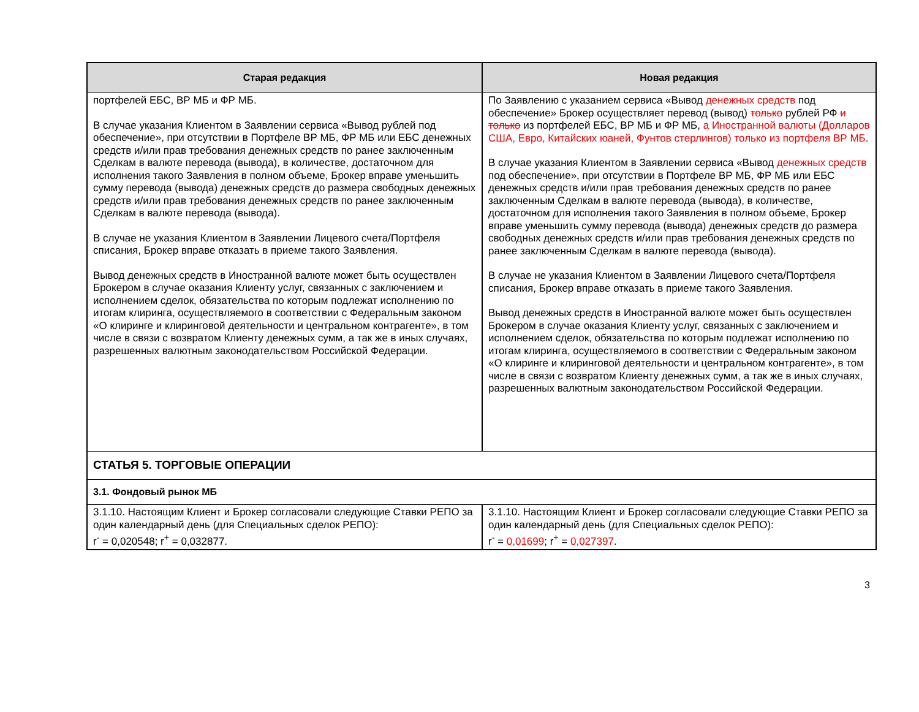| Старая редакция | Новая редакция |
| --- | --- |
| портфелей ЕБС, ВР МБ и ФР МБ. В случае указания Клиентом в Заявлении сервиса «Вывод рублей под обеспечение», при отсутствии в Портфеле ВР МБ, ФР МБ или ЕБС денежных средств и/или прав требования денежных средств по ранее заключенным Сделкам в валюте перевода (вывода), в количестве, достаточном для исполнения такого Заявления в полном объеме, Брокер вправе уменьшить сумму перевода (вывода) денежных средств до размера свободных денежных средств и/или прав требования денежных средств по ранее заключенным Сделкам в валюте перевода (вывода). В случае не указания Клиентом в Заявлении Лицевого счета/Портфеля списания, Брокер вправе отказать в приеме такого Заявления. Вывод денежных средств в Иностранной валюте может быть осуществлен Брокером в случае оказания Клиенту услуг, связанных с заключением и исполнением сделок, обязательства по которым подлежат исполнению по итогам клиринга, осуществляемого в соответствии с Федеральным законом «О клиринге и клиринговой деятельности и центральном контрагенте», в том числе в связи с возвратом Клиенту денежных сумм, а так же в иных случаях, разрешенных валютным законодательством Российской Федерации. | По Заявлению с указанием сервиса «Вывод денежных средств под обеспечение» Брокер осуществляет перевод (вывод) только рублей РФ и только из портфелей ЕБС, ВР МБ и ФР МБ, а Иностранной валюты (Долларов США, Евро, Китайских юаней, Фунтов стерлингов) только из портфеля ВР МБ . В случае указания Клиентом в Заявлении сервиса «Вывод денежных средств под обеспечение», при отсутствии в Портфеле ВР МБ, ФР МБ или ЕБС денежных средств и/или прав требования денежных средств по ранее заключенным Сделкам в валюте перевода (вывода), в количестве, достаточном для исполнения такого Заявления в полном объеме, Брокер вправе уменьшить сумму перевода (вывода) денежных средств до размера свободных денежных средств и/или прав требования денежных средств по ранее заключенным Сделкам в валюте перевода (вывода). В случае не указания Клиентом в Заявлении Лицевого счета/Портфеля списания, Брокер вправе отказать в приеме такого Заявления. Вывод денежных средств в Иностранной валюте может быть осуществлен Брокером в случае оказания Клиенту услуг, связанных с заключением и исполнением сделок, обязательства по которым подлежат исполнению по итогам клиринга, осуществляемого в соответствии с Федеральным законом «О клиринге и клиринговой деятельности и центральном контрагенте», в том числе в связи с возвратом Клиенту денежных сумм, а так же в иных случаях, разрешенных валютным законодательством Российской Федерации. |
| СТАТЬЯ 5. ТОРГОВЫЕ ОПЕРАЦИИ | |
| 3.1. Фондовый рынок МБ | |
| 3.1.10. Настоящим Клиент и Брокер согласовали следующие Ставки РЕПО за один календарный день (для Специальных сделок РЕПО): r<sup>-</sup> = 0,020548; r<sup>+</sup> = 0,032877. | 3.1.10. Настоящим Клиент и Брокер согласовали следующие Ставки РЕПО за один календарный день (для Специальных сделок РЕПО): r<sup>-</sup> = 0,01699 ; r<sup>+</sup> = 0,027397 . |
3